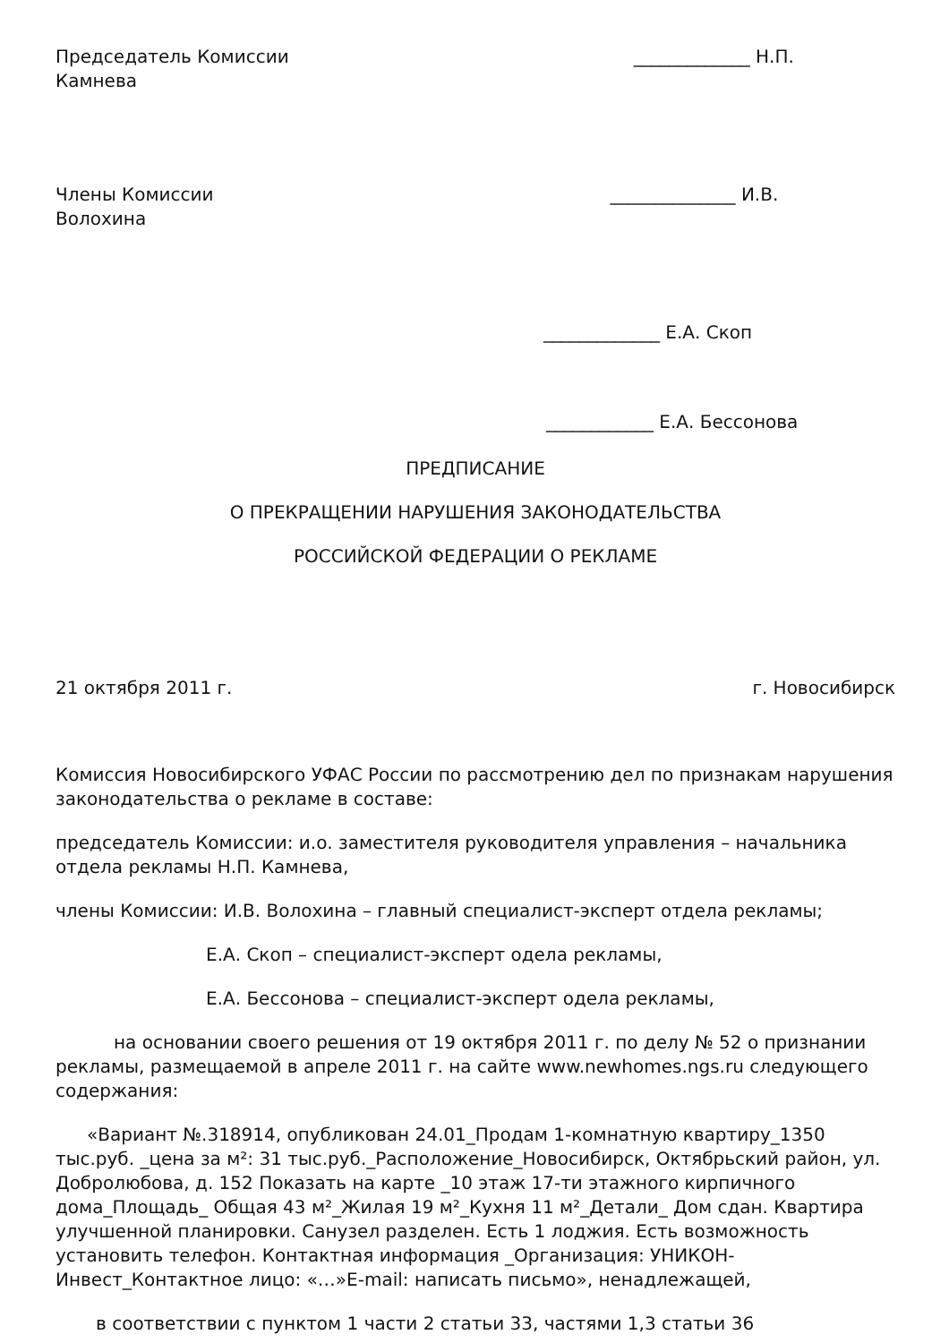Председатель Комиссии _____________ Н.П.
Камнева
Члены Комиссии ______________ И.В.
Волохина
_____________ Е.А. Скоп
____________ Е.А. Бессонова
ПРЕДПИСАНИЕ
О ПРЕКРАЩЕНИИ НАРУШЕНИЯ ЗАКОНОДАТЕЛЬСТВА
РОССИЙСКОЙ ФЕДЕРАЦИИ О РЕКЛАМЕ
21 октября 2011 г. г. Новосибирск
Комиссия Новосибирского УФАС России по рассмотрению дел по признакам нарушения законодательства о рекламе в составе:
председатель Комиссии: и.о. заместителя руководителя управления – начальника отдела рекламы Н.П. Камнева,
члены Комиссии: И.В. Волохина – главный специалист-эксперт отдела рекламы;
Е.А. Скоп – специалист-эксперт одела рекламы,
Е.А. Бессонова – специалист-эксперт одела рекламы,
на основании своего решения от 19 октября 2011 г. по делу № 52 о признании рекламы, размещаемой в апреле 2011 г. на сайте www.newhomes.ngs.ru следующего содержания:
«Вариант №.318914, опубликован 24.01_Продам 1-комнатную квартиру_1350 тыс.руб. _цена за м²: 31 тыс.руб._Расположение_Новосибирск, Октябрьский район, ул. Добролюбова, д. 152 Показать на карте _10 этаж 17-ти этажного кирпичного дома_Площадь_ Общая 43 м²_Жилая 19 м²_Кухня 11 м²_Детали_ Дом сдан. Квартира улучшенной планировки. Санузел разделен. Есть 1 лоджия. Есть возможность установить телефон. Контактная информация _Организация: УНИКОН-Инвест_Контактное лицо: «…»E-mail: написать письмо», ненадлежащей,
в соответствии с пунктом 1 части 2 статьи 33, частями 1,3 статьи 36